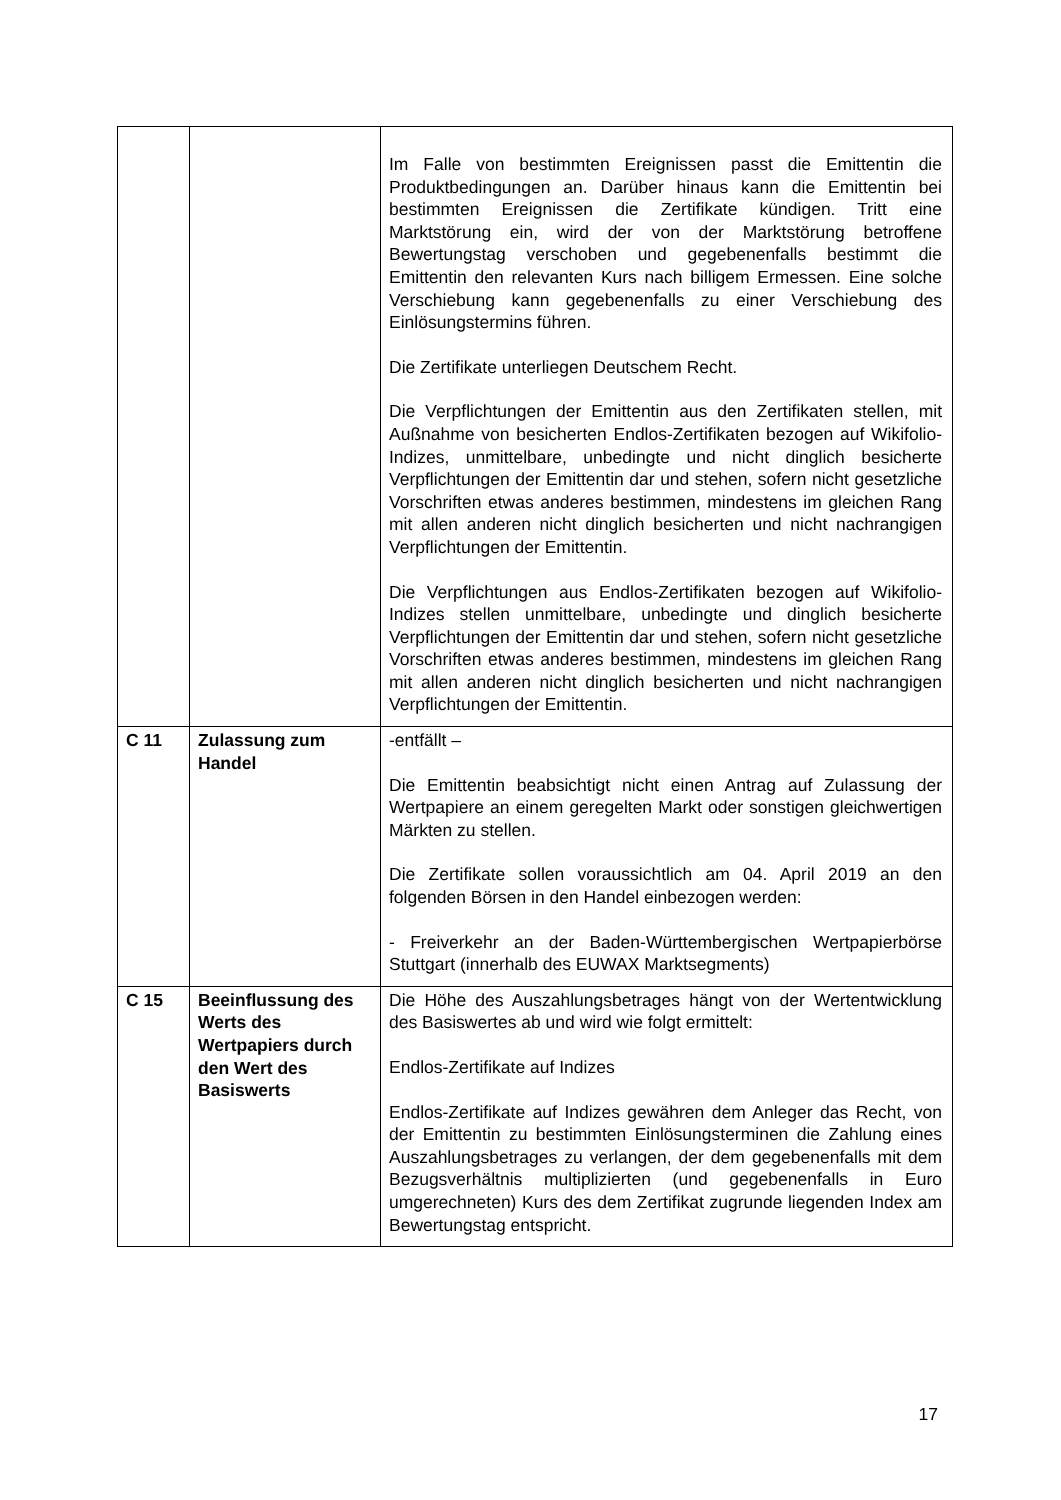| | | Im Falle von bestimmten Ereignissen passt die Emittentin die Produktbedingungen an. Darüber hinaus kann die Emittentin bei bestimmten Ereignissen die Zertifikate kündigen. Tritt eine Marktstörung ein, wird der von der Marktstörung betroffene Bewertungstag verschoben und gegebenenfalls bestimmt die Emittentin den relevanten Kurs nach billigem Ermessen. Eine solche Verschiebung kann gegebenenfalls zu einer Verschiebung des Einlösungstermins führen. Die Zertifikate unterliegen Deutschem Recht. Die Verpflichtungen der Emittentin aus den Zertifikaten stellen, mit Außnahme von besicherten Endlos-Zertifikaten bezogen auf Wikifolio-Indizes, unmittelbare, unbedingte und nicht dinglich besicherte Verpflichtungen der Emittentin dar und stehen, sofern nicht gesetzliche Vorschriften etwas anderes bestimmen, mindestens im gleichen Rang mit allen anderen nicht dinglich besicherten und nicht nachrangigen Verpflichtungen der Emittentin. Die Verpflichtungen aus Endlos-Zertifikaten bezogen auf Wikifolio-Indizes stellen unmittelbare, unbedingte und dinglich besicherte Verpflichtungen der Emittentin dar und stehen, sofern nicht gesetzliche Vorschriften etwas anderes bestimmen, mindestens im gleichen Rang mit allen anderen nicht dinglich besicherten und nicht nachrangigen Verpflichtungen der Emittentin. |
| C 11 | Zulassung zum Handel | -entfällt – Die Emittentin beabsichtigt nicht einen Antrag auf Zulassung der Wertpapiere an einem geregelten Markt oder sonstigen gleichwertigen Märkten zu stellen. Die Zertifikate sollen voraussichtlich am 04. April 2019 an den folgenden Börsen in den Handel einbezogen werden: - Freiverkehr an der Baden-Württembergischen Wertpapierbörse Stuttgart (innerhalb des EUWAX Marktsegments) |
| C 15 | Beeinflussung des Werts des Wertpapiers durch den Wert des Basiswerts | Die Höhe des Auszahlungsbetrages hängt von der Wertentwicklung des Basiswertes ab und wird wie folgt ermittelt: Endlos-Zertifikate auf Indizes Endlos-Zertifikate auf Indizes gewähren dem Anleger das Recht, von der Emittentin zu bestimmten Einlösungsterminen die Zahlung eines Auszahlungsbetrages zu verlangen, der dem gegebenenfalls mit dem Bezugsverhältnis multiplizierten (und gegebenenfalls in Euro umgerechneten) Kurs des dem Zertifikat zugrunde liegenden Index am Bewertungstag entspricht. |
17